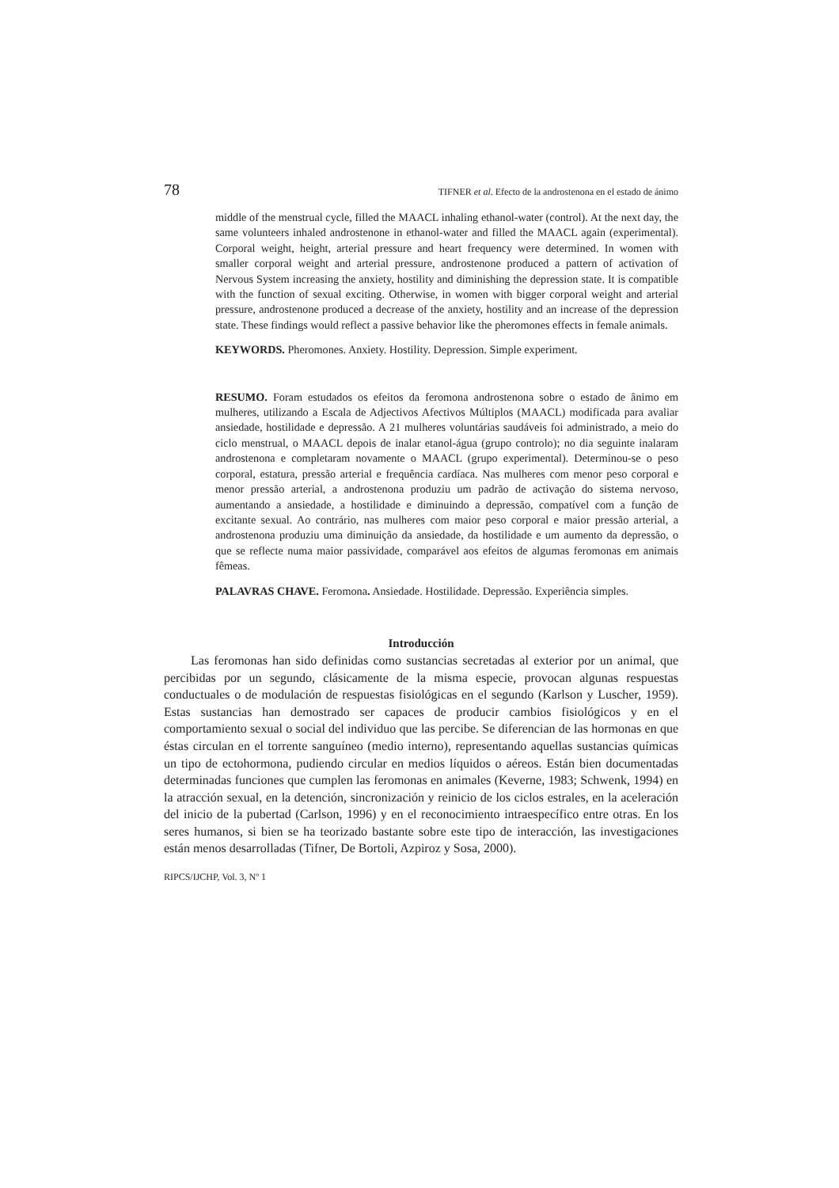78 TIFNER et al. Efecto de la androstenona en el estado de ánimo
middle of the menstrual cycle, filled the MAACL inhaling ethanol-water (control). At the next day, the same volunteers inhaled androstenone in ethanol-water and filled the MAACL again (experimental). Corporal weight, height, arterial pressure and heart frequency were determined. In women with smaller corporal weight and arterial pressure, androstenone produced a pattern of activation of Nervous System increasing the anxiety, hostility and diminishing the depression state. It is compatible with the function of sexual exciting. Otherwise, in women with bigger corporal weight and arterial pressure, androstenone produced a decrease of the anxiety, hostility and an increase of the depression state. These findings would reflect a passive behavior like the pheromones effects in female animals.
KEYWORDS. Pheromones. Anxiety. Hostility. Depression. Simple experiment.
RESUMO. Foram estudados os efeitos da feromona androstenona sobre o estado de ânimo em mulheres, utilizando a Escala de Adjectivos Afectivos Múltiplos (MAACL) modificada para avaliar ansiedade, hostilidade e depressão. A 21 mulheres voluntárias saudáveis foi administrado, a meio do ciclo menstrual, o MAACL depois de inalar etanol-água (grupo controlo); no dia seguinte inalaram androstenona e completaram novamente o MAACL (grupo experimental). Determinou-se o peso corporal, estatura, pressão arterial e frequência cardíaca. Nas mulheres com menor peso corporal e menor pressão arterial, a androstenona produziu um padrão de activação do sistema nervoso, aumentando a ansiedade, a hostilidade e diminuindo a depressão, compatível com a função de excitante sexual. Ao contrário, nas mulheres com maior peso corporal e maior pressão arterial, a androstenona produziu uma diminuição da ansiedade, da hostilidade e um aumento da depressão, o que se reflecte numa maior passividade, comparável aos efeitos de algumas feromonas em animais fêmeas.
PALAVRAS CHAVE. Feromona. Ansiedade. Hostilidade. Depressão. Experiência simples.
Introducción
Las feromonas han sido definidas como sustancias secretadas al exterior por un animal, que percibidas por un segundo, clásicamente de la misma especie, provocan algunas respuestas conductuales o de modulación de respuestas fisiológicas en el segundo (Karlson y Luscher, 1959). Estas sustancias han demostrado ser capaces de producir cambios fisiológicos y en el comportamiento sexual o social del individuo que las percibe. Se diferencian de las hormonas en que éstas circulan en el torrente sanguíneo (medio interno), representando aquellas sustancias químicas un tipo de ectohormona, pudiendo circular en medios líquidos o aéreos. Están bien documentadas determinadas funciones que cumplen las feromonas en animales (Keverne, 1983; Schwenk, 1994) en la atracción sexual, en la detención, sincronización y reinicio de los ciclos estrales, en la aceleración del inicio de la pubertad (Carlson, 1996) y en el reconocimiento intraespecífico entre otras. En los seres humanos, si bien se ha teorizado bastante sobre este tipo de interacción, las investigaciones están menos desarrolladas (Tifner, De Bortoli, Azpiroz y Sosa, 2000).
RIPCS/IJCHP, Vol. 3, Nº 1